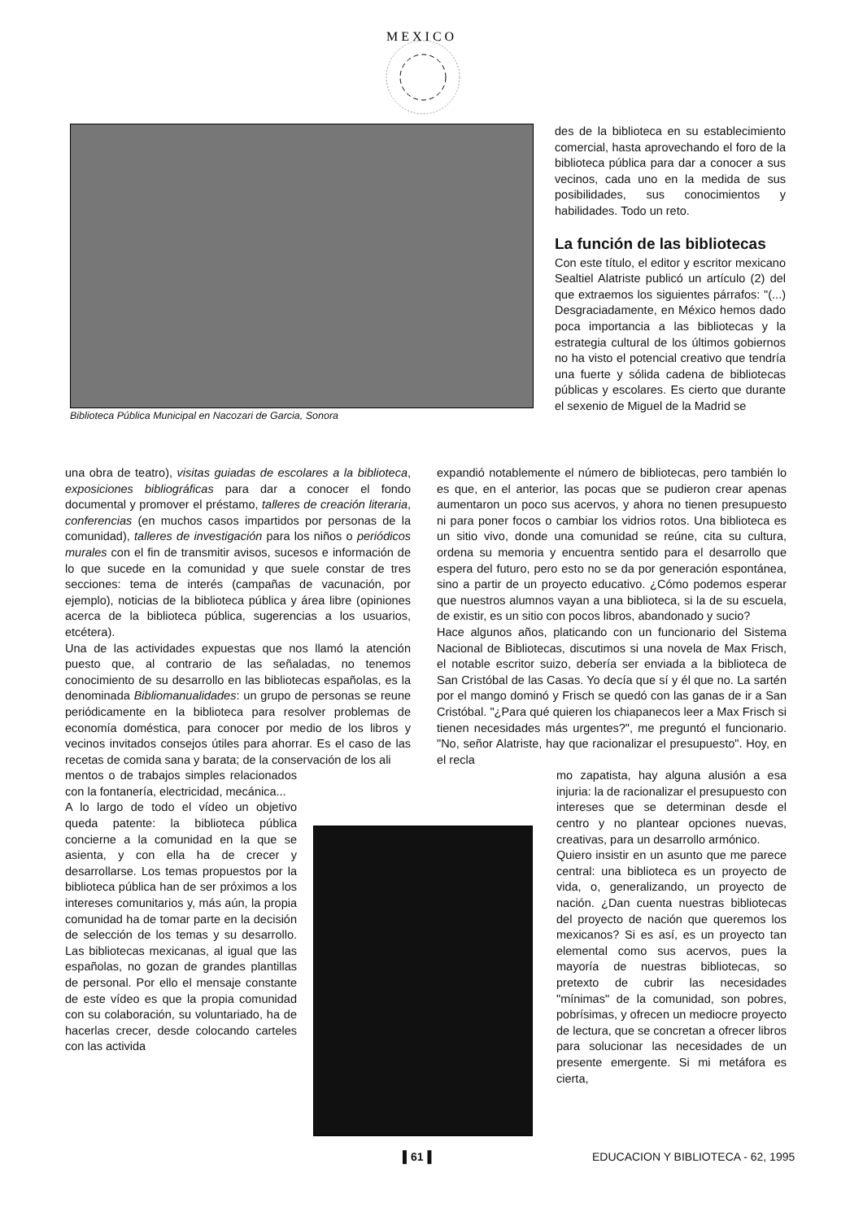M E X I C O
Biblioteca Pública Municipal en Nacozari de Garcia, Sonora
des de la biblioteca en su estableci­miento comercial, hasta aprovechando el foro de la biblioteca pública para dar a conocer a sus vecinos, cada uno en la medida de sus posibilida­des, sus conocimientos y habilidades. Todo un reto.
La función de las bibliotecas
Con este título, el editor y escritor mexi­cano Sealtiel Alatriste publicó un artícu­lo (2) del que extraemos los siguientes párrafos: "(...) Desgraciadamente, en México hemos dado poca importancia a las bibliotecas y la estrategia cultural de los últimos gobiernos no ha visto el potencial creativo que tendría una fuer­te y sólida cadena de bibliotecas públi­cas y escolares. Es cierto que durante el sexenio de Miguel de la Madrid se
una obra de teatro), visitas guiadas de escolares a la biblioteca, exposiciones bibliográficas para dar a cono­cer el fondo documental y promover el préstamo, talle­res de creación literaria, conferencias (en muchos casos impartidos por personas de la comunidad), talleres de investigación para los niños o periódicos murales con el fin de transmitir avisos, sucesos e información de lo que sucede en la comunidad y que suele constar de tres secciones: tema de interés (campañas de vacuna­ción, por ejemplo), noticias de la biblioteca pública y área libre (opiniones acerca de la biblioteca pública, sugerencias a los usuarios, etcétera).
Una de las actividades expuestas que nos llamó la aten­ción puesto que, al contrario de las señaladas, no tene­mos conocimiento de su desarrollo en las bibliotecas españolas, es la denominada Bibliomanualidades: un grupo de personas se reune periódicamente en la biblio­teca para resolver problemas de economía doméstica, para conocer por medio de los libros y vecinos invitados consejos útiles para ahorrar. Es el caso de las recetas de comida sana y barata; de la conservación de los ali­
mentos o de trabajos simples relacio­nados con la fontanería, electricidad, mecánica...
A lo largo de todo el vídeo un objeti­vo queda patente: la biblioteca públi­ca concierne a la comunidad en la que se asienta, y con ella ha de cre­cer y desarrollarse. Los temas pro­puestos por la biblioteca pública han de ser próximos a los intereses comunitarios y, más aún, la propia comunidad ha de tomar parte en la decisión de selección de los temas y su desarrollo. Las bibliotecas mexica­nas, al igual que las españolas, no gozan de grandes plantillas de perso­nal. Por ello el mensaje constante de este vídeo es que la propia comuni­dad con su colaboración, su volunta­riado, ha de hacerlas crecer, desde colocando carteles con las activida­
expandió notablemente el número de bibliotecas, pero tam­bién lo es que, en el anterior, las pocas que se pudieron crear apenas aumentaron un poco sus acervos, y ahora no tienen presupuesto ni para poner focos o cambiar los vidrios rotos. Una biblioteca es un sitio vivo, donde una comunidad se reúne, cita su cultura, ordena su memoria y encuentra sentido para el desarrollo que espera del futuro, pero esto no se da por generación espontánea, sino a par­tir de un proyecto educativo. ¿Cómo podemos esperar que nuestros alumnos vayan a una biblioteca, si la de su escue­la, de existir, es un sitio con pocos libros, abandonado y sucio?
Hace algunos años, platicando con un funcionario del Sis­tema Nacional de Bibliotecas, discutimos si una novela de Max Frisch, el notable escritor suizo, debería ser enviada a la biblioteca de San Cristóbal de las Casas. Yo decía que sí y él que no. La sartén por el mango dominó y Frisch se quedó con las ganas de ir a San Cristóbal. "¿Para qué quie­ren los chiapanecos leer a Max Frisch si tienen necesidades más urgentes?", me preguntó el funcionario. "No, señor Ala­triste, hay que racionalizar el presupuesto". Hoy, en el recla­
mo zapatista, hay alguna alusión a esa injuria: la de racionalizar el presupuesto con intereses que se determinan desde el centro y no plantear opciones nue­vas, creativas, para un desarrollo armó­nico.
Quiero insistir en un asunto que me parece central: una biblioteca es un pro­yecto de vida, o, generalizando, un pro­yecto de nación. ¿Dan cuenta nuestras bibliotecas del proyecto de nación que queremos los mexicanos? Si es así, es un proyecto tan elemental como sus acervos, pues la mayoría de nuestras bibliotecas, so pretexto de cubrir las necesidades "mínimas" de la comuni­dad, son pobres, pobrísimas, y ofrecen un mediocre proyecto de lectura, que se concretan a ofrecer libros para solucio­nar las necesidades de un presente emergente. Si mi metáfora es cierta,
▌61▐
EDUCACION Y BIBLIOTECA - 62, 1995